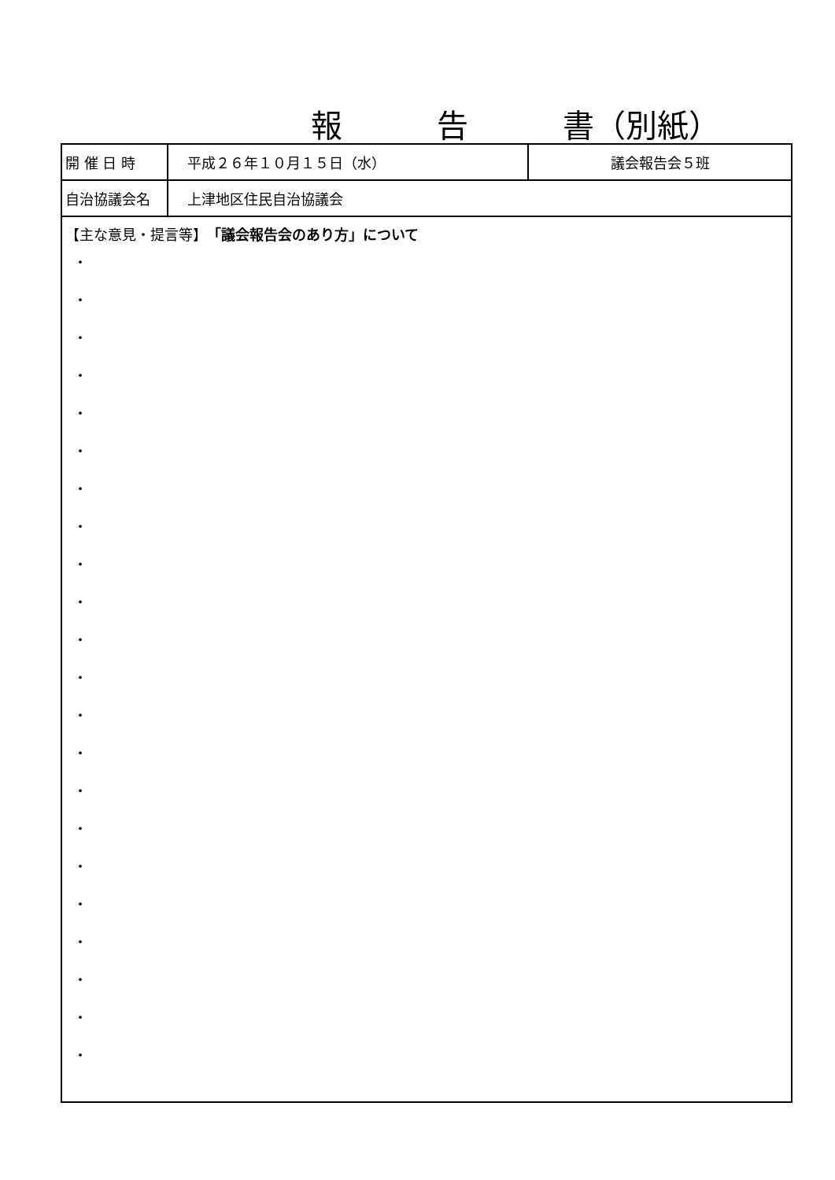報　　　告　　　書（別紙）
| 開 催 日 時 | 平成２６年１０月１５日（水） | 議会報告会５班 |
| 自治協議会名 | 上津地区住民自治協議会 | |
| 【主な意見・提言等】 「議会報告会のあり方」について ・ ・ ・ ・ ・ ・ ・ ・ ・ ・ ・ ・ ・ ・ ・ ・ ・ ・ ・ ・ ・ ・ | | |